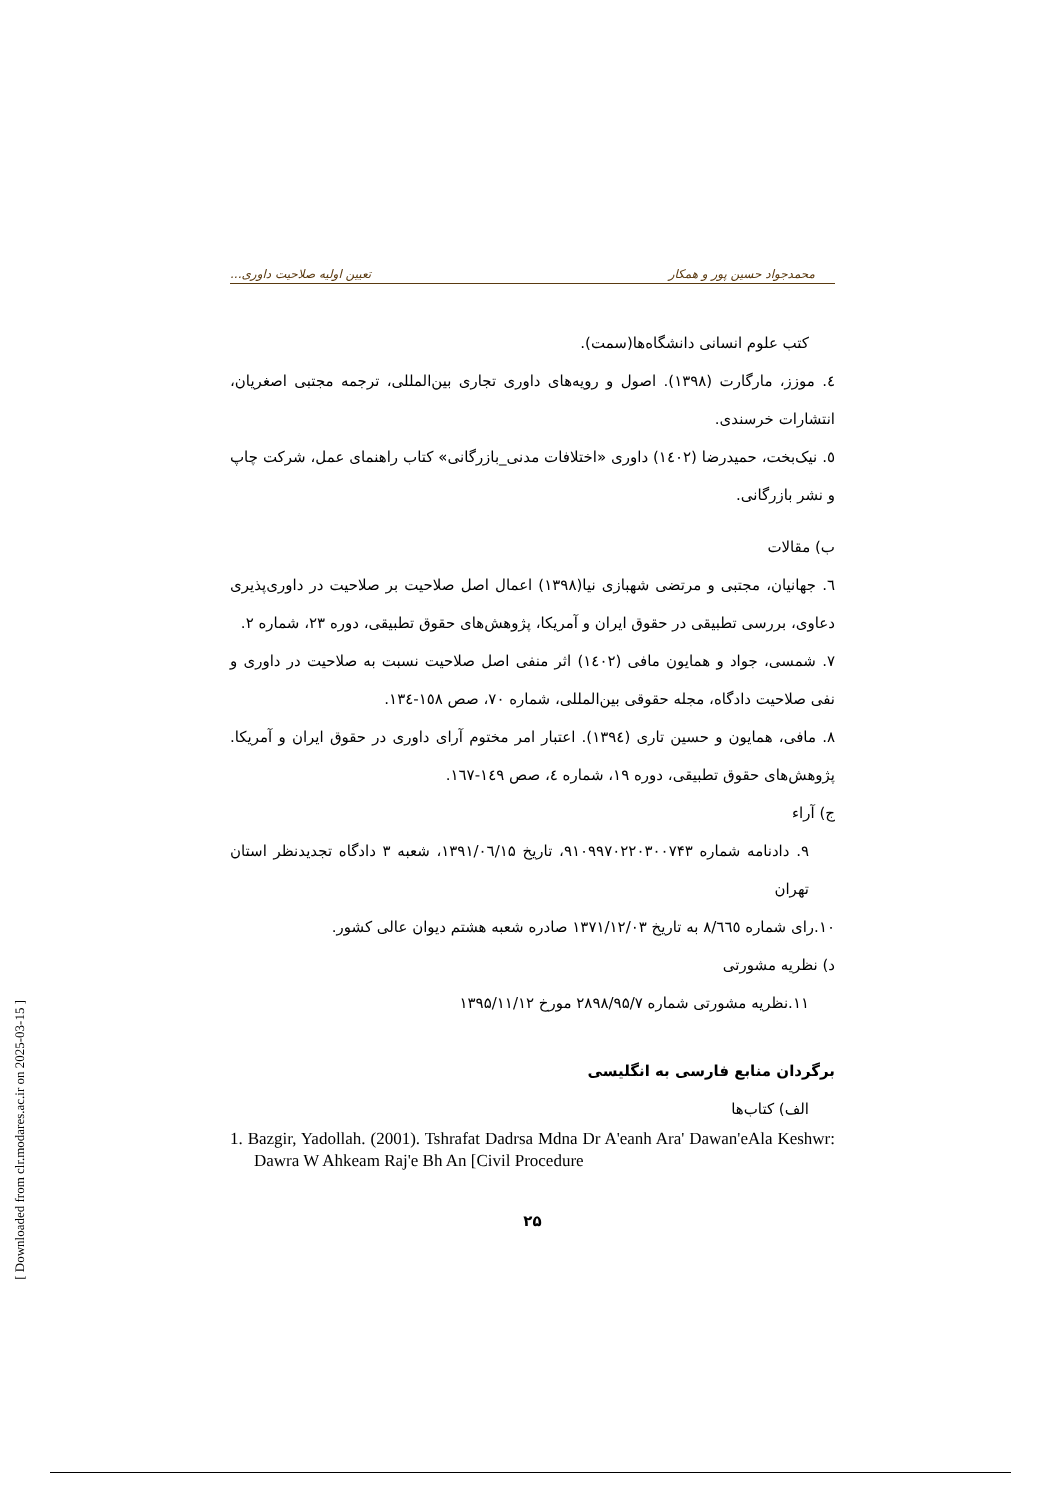[ Downloaded from clr.modares.ac.ir on 2025-03-15 ]
محمدجواد حسین پور و همکار تعیین اولیه صلاحیت داوری...
کتب علوم انسانی دانشگاه‌ها(سمت).
٤. موزز، مارگارت (۱۳۹۸). اصول و رویه‌های داوری تجاری بین‌المللی، ترجمه مجتبی اصغریان، انتشارات خرسندی.
٥. نیک‌بخت، حمیدرضا (١٤٠٢) داوری «اختلافات مدنی_بازرگانی» کتاب راهنمای عمل، شرکت چاپ و نشر بازرگانی.
ب) مقالات
٦. جهانیان، مجتبی و مرتضی شهبازی نیا(۱۳۹۸) اعمال اصل صلاحیت بر صلاحیت در داوری‌پذیری دعاوی، بررسی تطبیقی در حقوق ایران و آمریکا، پژوهش‌های حقوق تطبیقی، دوره ۲۳، شماره ۲.
٧. شمسی، جواد و همایون مافی (١٤٠٢) اثر منفی اصل صلاحیت نسبت به صلاحیت در داوری و نفی صلاحیت دادگاه، مجله حقوقی بین‌المللی، شماره ٧٠، صص ١٥٨-١٣٤.
٨. مافی، همایون و حسین تاری (١٣٩٤). اعتبار امر مختوم آرای داوری در حقوق ایران و آمریکا. پژوهش‌های حقوق تطبیقی، دوره ١٩، شماره ٤، صص ١٤٩-١٦٧.
ج) آراء
٩. دادنامه شماره ۹۱۰۹۹۷۰۲۲۰۳۰۰۷۴۳، تاریخ ۱۳۹۱/۰٦/۱۵، شعبه ۳ دادگاه تجدیدنظر استان تهران
۱۰.رای شماره ۸/٦٦٥ به تاریخ ۱۳۷۱/۱۲/۰۳ صادره شعبه هشتم دیوان عالی کشور.
د) نظریه مشورتی
۱۱.نظریه مشورتی شماره ۲۸۹۸/۹۵/۷ مورخ ۱۳۹۵/۱۱/۱۲
برگردان منابع فارسی به انگلیسی
الف) کتاب‌ها
1. Bazgir, Yadollah. (2001). Tshrafat Dadrsa Mdna Dr A'eanh Ara' Dawan'eAla Keshwr: Dawra W Ahkeam Raj'e Bh An [Civil Procedure
۲۵